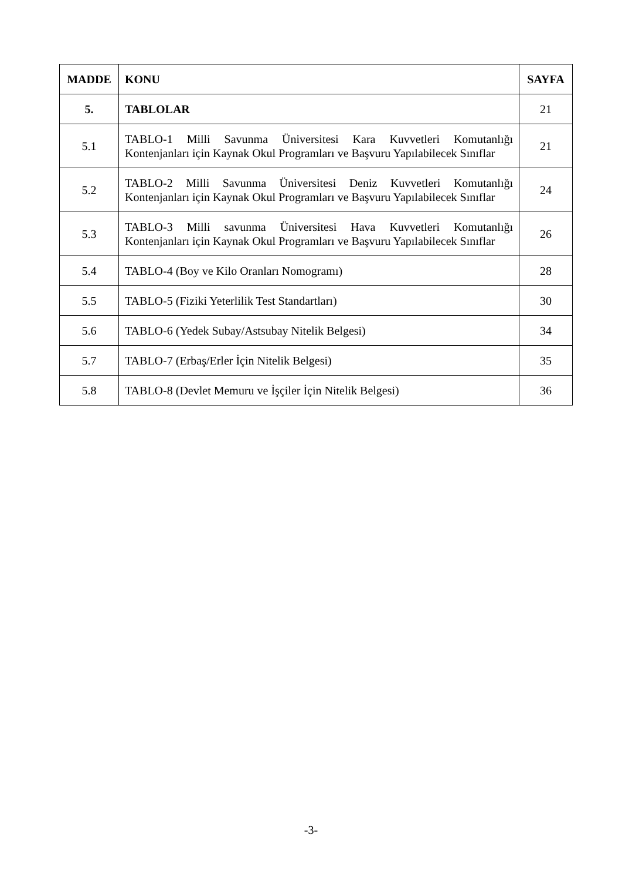| MADDE | KONU | SAYFA |
| --- | --- | --- |
| 5. | TABLOLAR | 21 |
| 5.1 | TABLO-1 Milli Savunma Üniversitesi Kara Kuvvetleri Komutanlığı Kontenjanları için Kaynak Okul Programları ve Başvuru Yapılabilecek Sınıflar | 21 |
| 5.2 | TABLO-2 Milli Savunma Üniversitesi Deniz Kuvvetleri Komutanlığı Kontenjanları için Kaynak Okul Programları ve Başvuru Yapılabilecek Sınıflar | 24 |
| 5.3 | TABLO-3 Milli savunma Üniversitesi Hava Kuvvetleri Komutanlığı Kontenjanları için Kaynak Okul Programları ve Başvuru Yapılabilecek Sınıflar | 26 |
| 5.4 | TABLO-4 (Boy ve Kilo Oranları Nomogramı) | 28 |
| 5.5 | TABLO-5 (Fiziki Yeterlilik Test Standartları) | 30 |
| 5.6 | TABLO-6 (Yedek Subay/Astsubay Nitelik Belgesi) | 34 |
| 5.7 | TABLO-7 (Erbaş/Erler İçin Nitelik Belgesi) | 35 |
| 5.8 | TABLO-8 (Devlet Memuru ve İşçiler İçin Nitelik Belgesi) | 36 |
-3-